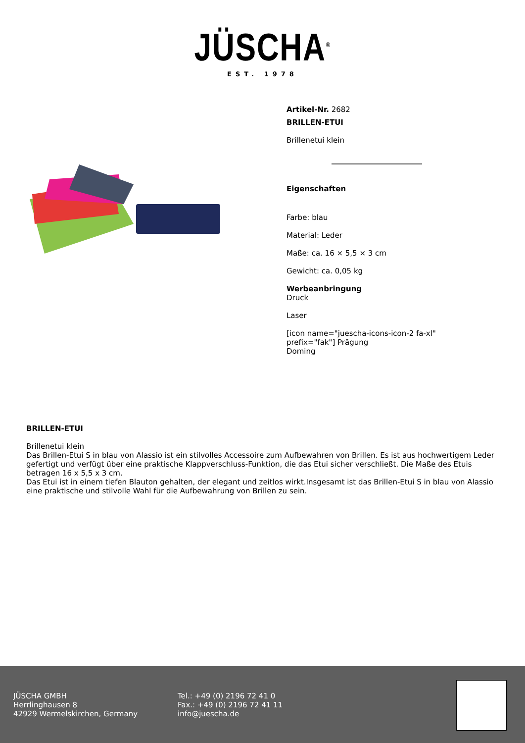JÜSCHA<sup>®</sup>
EST. 1978
Artikel-Nr. 2682
BRILLEN-ETUI
Brillenetui klein
Eigenschaften
Farbe: blau
Material: Leder
Maße: ca. 16 × 5,5 × 3 cm
Gewicht: ca. 0,05 kg
Werbeanbringung
Druck
Laser
[icon name="juescha-icons-icon-2 fa-xl" prefix="fak"] Prägung
Doming
BRILLEN-ETUI
Brillenetui klein
Das Brillen-Etui S in blau von Alassio ist ein stilvolles Accessoire zum Aufbewahren von Brillen. Es ist aus hochwertigem Leder gefertigt und verfügt über eine praktische Klappverschluss-Funktion, die das Etui sicher verschließt. Die Maße des Etuis betragen 16 x 5,5 x 3 cm.
Das Etui ist in einem tiefen Blauton gehalten, der elegant und zeitlos wirkt.Insgesamt ist das Brillen-Etui S in blau von Alassio eine praktische und stilvolle Wahl für die Aufbewahrung von Brillen zu sein.
JÜSCHA GMBH
Herrlinghausen 8
42929 Wermelskirchen, Germany
Tel.: +49 (0) 2196 72 41 0
Fax.: +49 (0) 2196 72 41 11
info@juescha.de